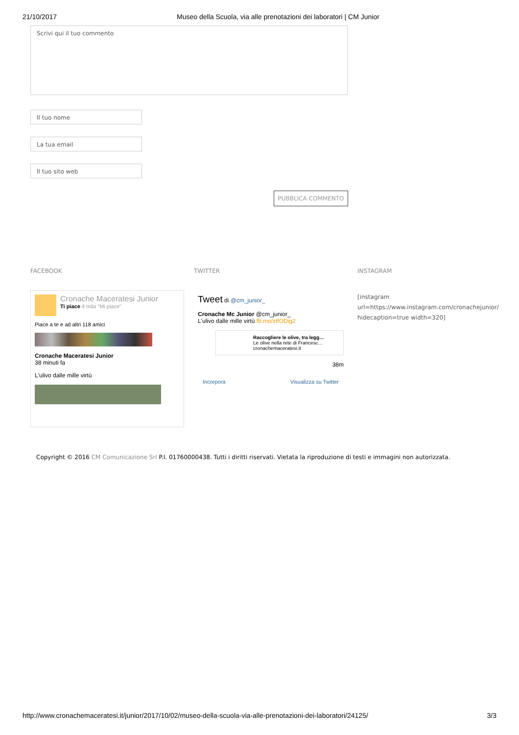21/10/2017 Museo della Scuola, via alle prenotazioni dei laboratori | CM Junior
Scrivi qui il tuo commento
Il tuo nome
La tua email
Il tuo sito web
PUBBLICA COMMENTO
FACEBOOK
Cronache Maceratesi Junior
Ti piace 4 mila "Mi piace"
Piace a te e ad altri 118 amici
Cronache Maceratesi Junior
38 minuti fa
L'ulivo dalle mille virtù
TWITTER
Tweet di @cm_junior_
Cronache Mc Junior @cm_junior_
L'ulivo dalle mille virtù fb.me/ztfODig2
Raccogliere le olive, tra legg…
Le olive nella rete di Francesc…
cronachemaceratesi.it
38m
Incorpora Visualizza su Twitter
INSTAGRAM
[instagram url=https://www.instagram.com/cronachejunior/ hidecaption=true width=320]
Copyright © 2016 CM Comunicazione Srl P.I. 01760000438. Tutti i diritti riservati. Vietata la riproduzione di testi e immagini non autorizzata.
http://www.cronachemaceratesi.it/junior/2017/10/02/museo-della-scuola-via-alle-prenotazioni-dei-laboratori/24125/ 3/3